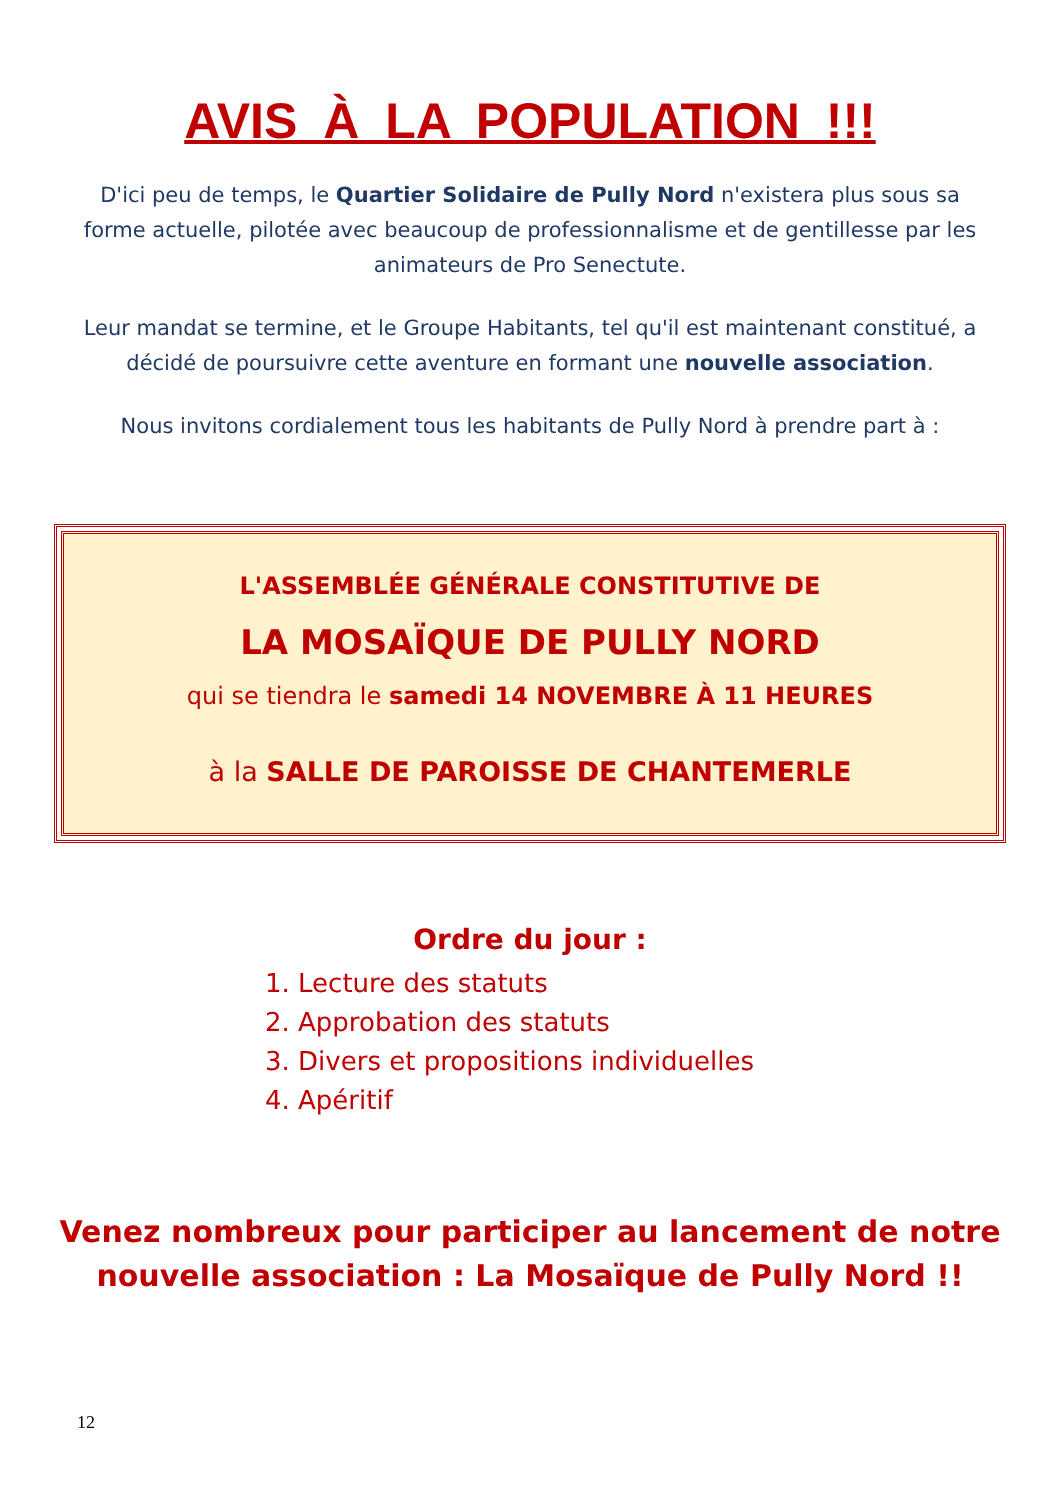AVIS À LA POPULATION !!!
D'ici peu de temps, le Quartier Solidaire de Pully Nord n'existera plus sous sa forme actuelle, pilotée avec beaucoup de professionnalisme et de gentillesse par les animateurs de Pro Senectute.
Leur mandat se termine, et le Groupe Habitants, tel qu'il est maintenant constitué, a décidé de poursuivre cette aventure en formant une nouvelle association.
Nous invitons cordialement tous les habitants de Pully Nord à prendre part à :
L'ASSEMBLÉE GÉNÉRALE CONSTITUTIVE DE
LA MOSAÏQUE DE PULLY NORD
qui se tiendra le samedi 14 NOVEMBRE À 11 HEURES
à la SALLE DE PAROISSE DE CHANTEMERLE
Ordre du jour :
1. Lecture des statuts
2. Approbation des statuts
3. Divers et propositions individuelles
4. Apéritif
Venez nombreux pour participer au lancement de notre
nouvelle association : La Mosaïque de Pully Nord !!
12